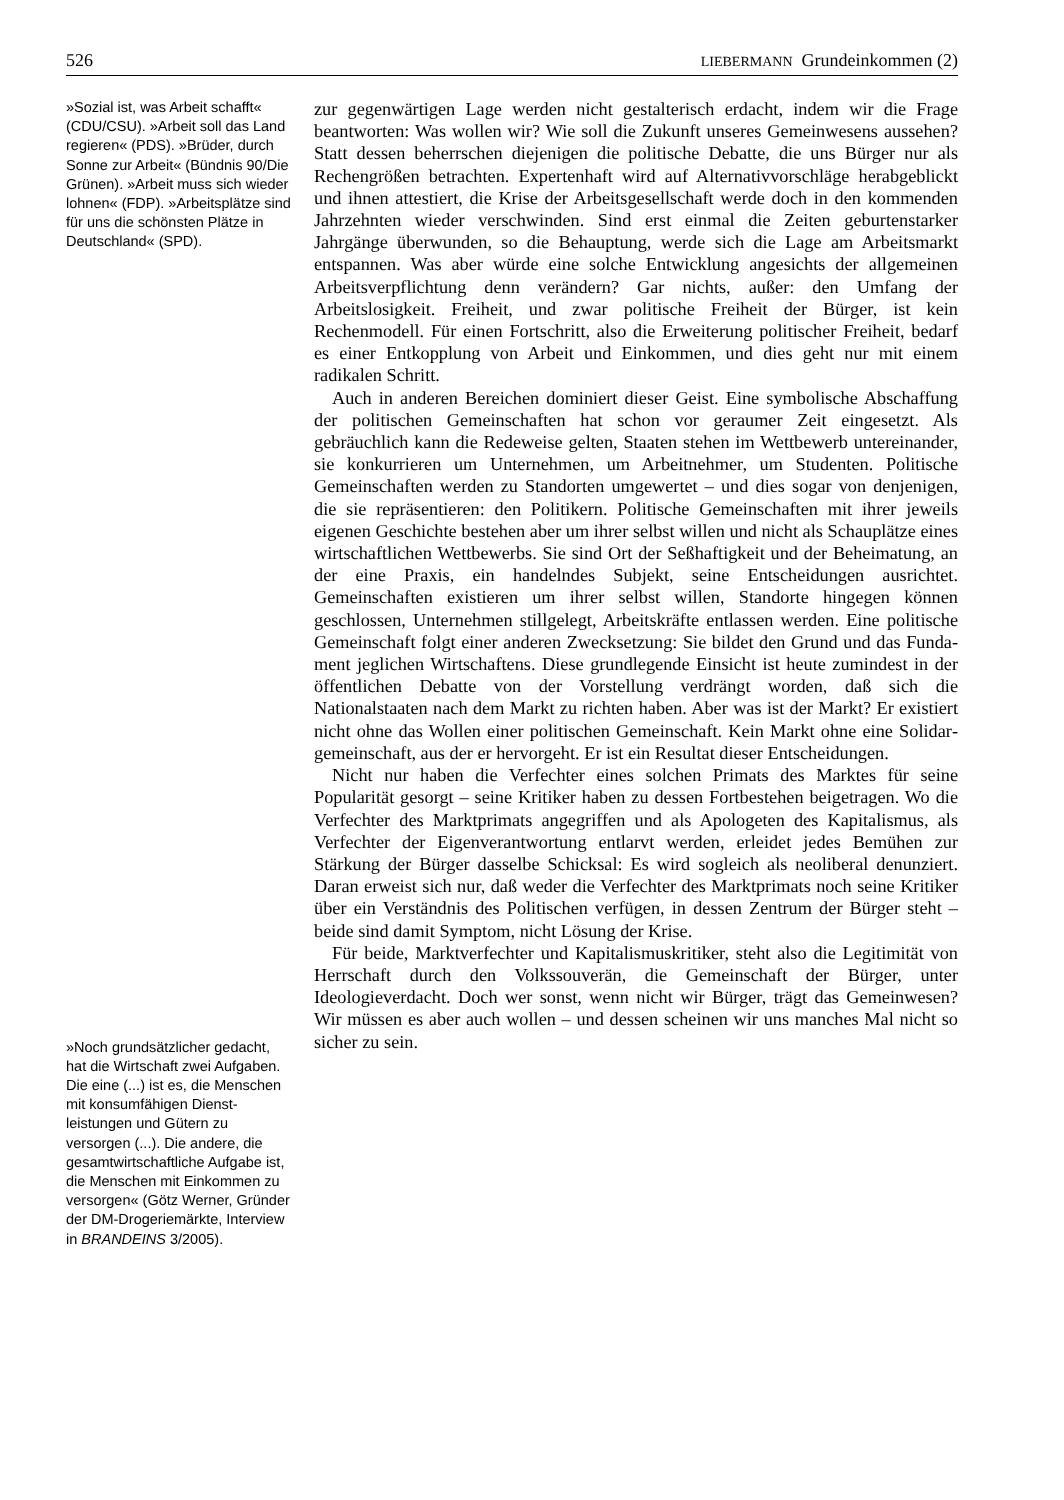526 LIEBERMANN Grundeinkommen (2)
»Sozial ist, was Arbeit schafft« (CDU/CSU). »Arbeit soll das Land regieren« (PDS). »Brüder, durch Sonne zur Arbeit« (Bündnis 90/Die Grünen). »Arbeit muss sich wieder lohnen« (FDP). »Arbeits­plätze sind für uns die schönsten Plätze in Deutschland« (SPD).
»Noch grundsätzlicher gedacht, hat die Wirtschaft zwei Aufgaben. Die eine (...) ist es, die Menschen mit konsumfähigen Dienst­leistungen und Gütern zu versorgen (...). Die andere, die gesamtwirtschaftliche Aufgabe ist, die Menschen mit Einkommen zu versor­gen« (Götz Werner, Gründer der DM-Drogeriemärkte, Interview in BRANDEINS 3/2005).
zur gegenwärtigen Lage werden nicht gestalterisch erdacht, indem wir die Frage beantworten: Was wollen wir? Wie soll die Zukunft unseres Gemeinwesens aussehen? Statt dessen beherrschen diejeni­gen die politische Debatte, die uns Bürger nur als Rechengrößen be­trachten. Expertenhaft wird auf Alternativvorschläge herabgeblickt und ihnen attestiert, die Krise der Arbeitsgesellschaft werde doch in den kommenden Jahrzehnten wieder verschwinden. Sind erst einmal die Zeiten geburtenstarker Jahrgänge überwunden, so die Behaup­tung, werde sich die Lage am Arbeitsmarkt entspannen. Was aber würde eine solche Entwicklung angesichts der allgemeinen Arbeits­verpflichtung denn verändern? Gar nichts, außer: den Umfang der Arbeitslosigkeit. Freiheit, und zwar politische Freiheit der Bürger, ist kein Rechenmodell. Für einen Fortschritt, also die Erweiterung politischer Freiheit, bedarf es einer Entkopplung von Arbeit und Ein­kommen, und dies geht nur mit einem radikalen Schritt.
Auch in anderen Bereichen dominiert dieser Geist. Eine symboli­sche Abschaffung der politischen Gemeinschaften hat schon vor ge­raumer Zeit eingesetzt. Als gebräuchlich kann die Redeweise gelten, Staaten stehen im Wettbewerb untereinander, sie konkurrieren um Unternehmen, um Arbeitnehmer, um Studenten. Politische Gemein­schaften werden zu Standorten umgewertet – und dies sogar von denjenigen, die sie repräsentieren: den Politikern. Politische Ge­meinschaften mit ihrer jeweils eigenen Geschichte bestehen aber um ihrer selbst willen und nicht als Schauplätze eines wirtschaftlichen Wettbewerbs. Sie sind Ort der Seßhaftigkeit und der Beheimatung, an der eine Praxis, ein handelndes Subjekt, seine Entscheidungen ausrichtet. Gemeinschaften existieren um ihrer selbst willen, Stand­orte hingegen können geschlossen, Unternehmen stillgelegt, Ar­beitskräfte entlassen werden. Eine politische Gemeinschaft folgt einer anderen Zwecksetzung: Sie bildet den Grund und das Funda­ment jeglichen Wirtschaftens. Diese grundlegende Einsicht ist heute zumindest in der öffentlichen Debatte von der Vorstellung verdrängt worden, daß sich die Nationalstaaten nach dem Markt zu richten haben. Aber was ist der Markt? Er existiert nicht ohne das Wollen einer politischen Gemeinschaft. Kein Markt ohne eine Solidar­gemeinschaft, aus der er hervorgeht. Er ist ein Resultat dieser Ent­scheidungen.
Nicht nur haben die Verfechter eines solchen Primats des Marktes für seine Popularität gesorgt – seine Kritiker haben zu dessen Fort­bestehen beigetragen. Wo die Verfechter des Marktprimats angegrif­fen und als Apologeten des Kapitalismus, als Verfechter der Eigen­verantwortung entlarvt werden, erleidet jedes Bemühen zur Stärkung der Bürger dasselbe Schicksal: Es wird sogleich als neoli­beral denunziert. Daran erweist sich nur, daß weder die Verfechter des Marktprimats noch seine Kritiker über ein Verständnis des Poli­tischen verfügen, in dessen Zentrum der Bürger steht – beide sind damit Symptom, nicht Lösung der Krise.
Für beide, Marktverfechter und Kapitalismuskritiker, steht also die Legitimität von Herrschaft durch den Volkssouverän, die Gemeinschaft der Bürger, unter Ideologieverdacht. Doch wer sonst, wenn nicht wir Bürger, trägt das Gemeinwesen? Wir müssen es aber auch wollen – und dessen scheinen wir uns manches Mal nicht so sicher zu sein.